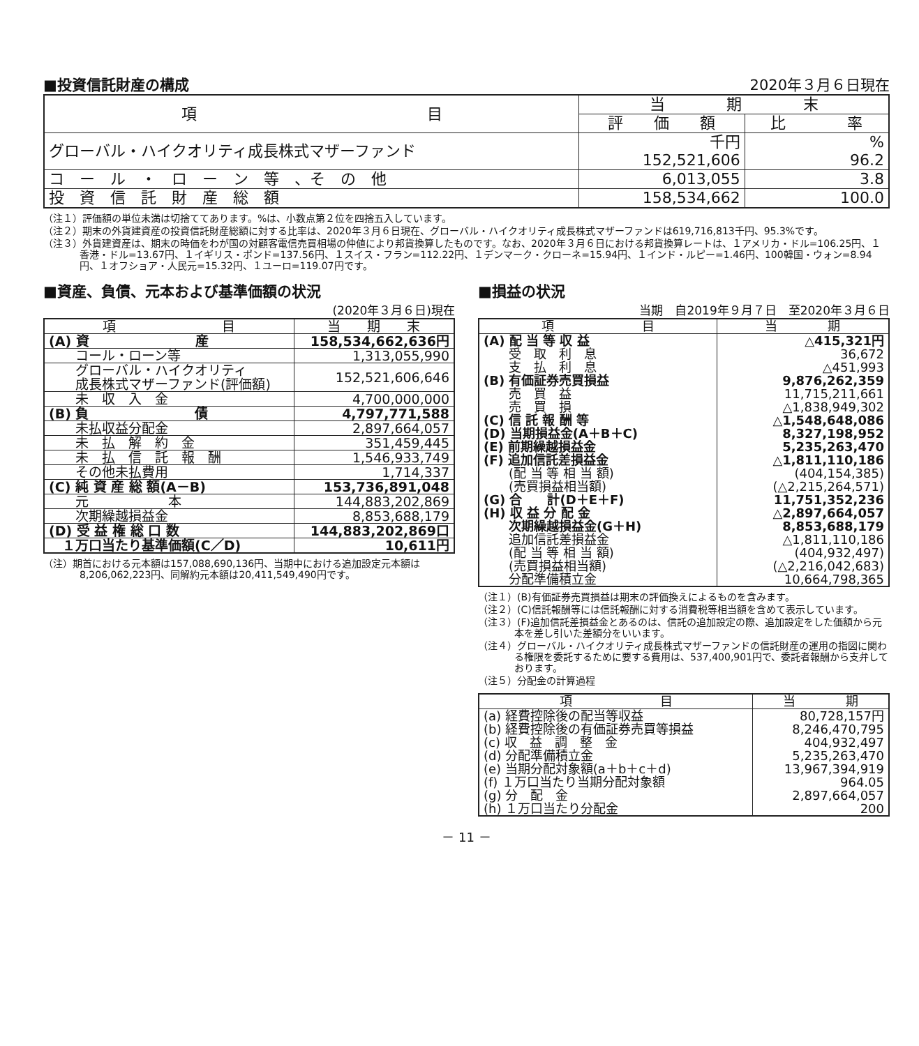■投資信託財産の構成
2020年３月６日現在
| 項 目 | 当 期 末 | |
| --- | --- | --- |
| | 評 価 額 | 比 率 |
| グローバル・ハイクオリティ成長株式マザーファンド | 千円 152,521,606 | % 96.2 |
| コ ー ル ・ ロ ー ン 等 、そ の 他 | 6,013,055 | 3.8 |
| 投 資 信 託 財 産 総 額 | 158,534,662 | 100.0 |
（注１）評価額の単位未満は切捨ててあります。%は、小数点第２位を四捨五入しています。
（注２）期末の外貨建資産の投資信託財産総額に対する比率は、2020年３月６日現在、グローバル・ハイクオリティ成長株式マザーファンドは619,716,813千円、95.3%です。
（注３）外貨建資産は、期末の時価をわが国の対顧客電信売買相場の仲値により邦貨換算したものです。なお、2020年３月６日における邦貨換算レートは、１アメリカ・ドル=106.25円、１香港・ドル=13.67円、１イギリス・ポンド=137.56円、１スイス・フラン=112.22円、１デンマーク・クローネ=15.94円、１インド・ルピー=1.46円、100韓国・ウォン=8.94円、１オフショア・人民元=15.32円、１ユーロ=119.07円です。
■資産、負債、元本および基準価額の状況
(2020年３月６日)現在
| 項 目 | 当 期 末 |
| --- | --- |
| (A) 資 産 | 158,534,662,636円 |
| コール・ローン等 | 1,313,055,990 |
| グローバル・ハイクオリティ 成長株式マザーファンド(評価額) | 152,521,606,646 |
| 未 収 入 金 | 4,700,000,000 |
| (B) 負 債 | 4,797,771,588 |
| 未払収益分配金 | 2,897,664,057 |
| 未 払 解 約 金 | 351,459,445 |
| 未 払 信 託 報 酬 | 1,546,933,749 |
| その他未払費用 | 1,714,337 |
| (C) 純 資 産 総 額(A－B) | 153,736,891,048 |
| 元 本 | 144,883,202,869 |
| 次期繰越損益金 | 8,853,688,179 |
| (D) 受 益 権 総 口 数 | 144,883,202,869口 |
| １万口当たり基準価額(C／D) | 10,611円 |
（注）期首における元本額は157,088,690,136円、当期中における追加設定元本額は8,206,062,223円、同解約元本額は20,411,549,490円です。
■損益の状況
当期　自2019年９月７日　至2020年３月６日
| 項 目 | 当 期 |
| --- | --- |
| (A) 配 当 等 収 益 | △415,321円 |
| 受 取 利 息 | 36,672 |
| 支 払 利 息 | △451,993 |
| (B) 有価証券売買損益 | 9,876,262,359 |
| 売 買 益 | 11,715,211,661 |
| 売 買 損 | △1,838,949,302 |
| (C) 信 託 報 酬 等 | △1,548,648,086 |
| (D) 当期損益金(A＋B＋C) | 8,327,198,952 |
| (E) 前期繰越損益金 | 5,235,263,470 |
| (F) 追加信託差損益金 | △1,811,110,186 |
| (配 当 等 相 当 額) | (404,154,385) |
| (売買損益相当額) | (△2,215,264,571) |
| (G) 合 計(D＋E＋F) | 11,751,352,236 |
| (H) 収 益 分 配 金 | △2,897,664,057 |
| 次期繰越損益金(G＋H) | 8,853,688,179 |
| 追加信託差損益金 | △1,811,110,186 |
| (配 当 等 相 当 額) | (404,932,497) |
| (売買損益相当額) | (△2,216,042,683) |
| 分配準備積立金 | 10,664,798,365 |
（注１）(B)有価証券売買損益は期末の評価換えによるものを含みます。
（注２）(C)信託報酬等には信託報酬に対する消費税等相当額を含めて表示しています。
（注３）(F)追加信託差損益金とあるのは、信託の追加設定の際、追加設定をした価額から元本を差し引いた差額分をいいます。
（注４）グローバル・ハイクオリティ成長株式マザーファンドの信託財産の運用の指図に関わる権限を委託するために要する費用は、537,400,901円で、委託者報酬から支弁しております。
（注５）分配金の計算過程
| 項 目 | 当 期 |
| --- | --- |
| (a) 経費控除後の配当等収益 | 80,728,157円 |
| (b) 経費控除後の有価証券売買等損益 | 8,246,470,795 |
| (c) 収 益 調 整 金 | 404,932,497 |
| (d) 分配準備積立金 | 5,235,263,470 |
| (e) 当期分配対象額(a＋b＋c＋d) | 13,967,394,919 |
| (f) １万口当たり当期分配対象額 | 964.05 |
| (g) 分 配 金 | 2,897,664,057 |
| (h) １万口当たり分配金 | 200 |
－ 11 －